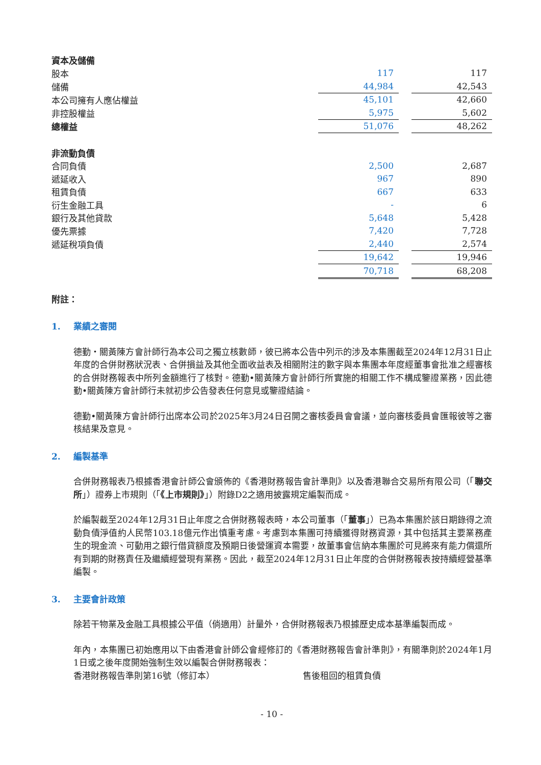| 資本及儲備 | | | |
| 股本 | 117 | | 117 |
| 儲備 | 44,984 | | 42,543 |
| 本公司擁有人應佔權益 | 45,101 | | 42,660 |
| 非控股權益 | 5,975 | | 5,602 |
| 總權益 | 51,076 | | 48,262 |
| 非流動負債 | | | |
| 合同負債 | 2,500 | | 2,687 |
| 遞延收入 | 967 | | 890 |
| 租賃負債 | 667 | | 633 |
| 衍生金融工具 | - | | 6 |
| 銀行及其他貸款 | 5,648 | | 5,428 |
| 優先票據 | 7,420 | | 7,728 |
| 遞延稅項負債 | 2,440 | | 2,574 |
| | 19,642 | | 19,946 |
| | 70,718 | | 68,208 |
附註：
1. 業績之審閱
德勤・關黃陳方會計師行為本公司之獨立核數師，彼已將本公告中列示的涉及本集團截至2024年12月31日止年度的合併財務狀況表、合併損益及其他全面收益表及相關附注的數字與本集團本年度經董事會批准之經審核的合併財務報表中所列金額進行了核對。德勤•關黃陳方會計師行所實施的相關工作不構成鑒證業務，因此德勤•關黃陳方會計師行未就初步公告發表任何意見或鑒證結論。
德勤•關黃陳方會計師行出席本公司於2025年3月24日召開之審核委員會會議，並向審核委員會匯報彼等之審核結果及意見。
2. 編製基準
合併財務報表乃根據香港會計師公會頒佈的《香港財務報告會計準則》以及香港聯合交易所有限公司（「聯交所」）證券上市規則（「《上市規則》」）附錄D2之適用披露規定編製而成。
於編製截至2024年12月31日止年度之合併財務報表時，本公司董事（「董事」）已為本集團於該日期錄得之流動負債淨值約人民幣103.18億元作出慎重考慮。考慮到本集團可持續獲得財務資源，其中包括其主要業務產生的現金流、可動用之銀行借貸額度及預期日後營運資本需要，故董事會信納本集團於可見將來有能力償還所有到期的財務責任及繼續經營現有業務。因此，截至2024年12月31日止年度的合併財務報表按持續經營基準編製。
3. 主要會計政策
除若干物業及金融工具根據公平值（倘適用）計量外，合併財務報表乃根據歷史成本基準編製而成。
年內，本集團已初始應用以下由香港會計師公會經修訂的《香港財務報告會計準則》，有關準則於2024年1月1日或之後年度開始強制生效以編製合併財務報表：
香港財務報告準則第16號（修訂本） 售後租回的租賃負債
- 10 -